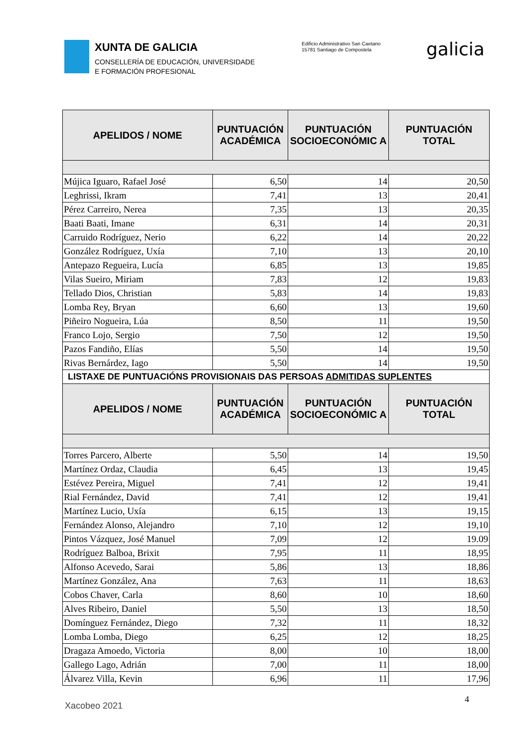XUNTA DE GALICIA
CONSELLERÍA DE EDUCACIÓN, UNIVERSIDADE
E FORMACIÓN PROFESIONAL
Edificio Administrativo San Caetano
15781 Santiago de Compostela
galicia
| APELIDOS / NOME | PUNTUACIÓN ACADÉMICA | PUNTUACIÓN SOCIOECONÓMIC A | PUNTUACIÓN TOTAL |
| --- | --- | --- | --- |
| Mújica Iguaro, Rafael José | 6,50 | 14 | 20,50 |
| Leghrissi, Ikram | 7,41 | 13 | 20,41 |
| Pérez Carreiro, Nerea | 7,35 | 13 | 20,35 |
| Baati Baati, Imane | 6,31 | 14 | 20,31 |
| Carruido Rodríguez, Nerio | 6,22 | 14 | 20,22 |
| González Rodríguez, Uxía | 7,10 | 13 | 20,10 |
| Antepazo Regueira, Lucía | 6,85 | 13 | 19,85 |
| Vilas Sueiro, Miriam | 7,83 | 12 | 19,83 |
| Tellado Dios, Christian | 5,83 | 14 | 19,83 |
| Lomba Rey, Bryan | 6,60 | 13 | 19,60 |
| Piñeiro Nogueira, Lúa | 8,50 | 11 | 19,50 |
| Franco Lojo, Sergio | 7,50 | 12 | 19,50 |
| Pazos Fandiño, Elías | 5,50 | 14 | 19,50 |
| Rivas Bernárdez, Iago | 5,50 | 14 | 19,50 |
| LISTAXE DE PUNTUACIÓNS PROVISIONAIS DAS PERSOAS ADMITIDAS SUPLENTES | | | |
| APELIDOS / NOME | PUNTUACIÓN ACADÉMICA | PUNTUACIÓN SOCIOECONÓMIC A | PUNTUACIÓN TOTAL |
| Torres Parcero, Alberte | 5,50 | 14 | 19,50 |
| Martínez Ordaz, Claudia | 6,45 | 13 | 19,45 |
| Estévez Pereira, Miguel | 7,41 | 12 | 19,41 |
| Rial Fernández, David | 7,41 | 12 | 19,41 |
| Martínez Lucio, Uxía | 6,15 | 13 | 19,15 |
| Fernández Alonso, Alejandro | 7,10 | 12 | 19,10 |
| Pintos Vázquez, José Manuel | 7,09 | 12 | 19.09 |
| Rodríguez Balboa, Brixit | 7,95 | 11 | 18,95 |
| Alfonso Acevedo, Sarai | 5,86 | 13 | 18,86 |
| Martínez González, Ana | 7,63 | 11 | 18,63 |
| Cobos Chaver, Carla | 8,60 | 10 | 18,60 |
| Alves Ribeiro, Daniel | 5,50 | 13 | 18,50 |
| Domínguez Fernández, Diego | 7,32 | 11 | 18,32 |
| Lomba Lomba, Diego | 6,25 | 12 | 18,25 |
| Dragaza Amoedo, Victoria | 8,00 | 10 | 18,00 |
| Gallego Lago, Adrián | 7,00 | 11 | 18,00 |
| Álvarez Villa, Kevin | 6,96 | 11 | 17,96 |
4
Xacobeo 2021